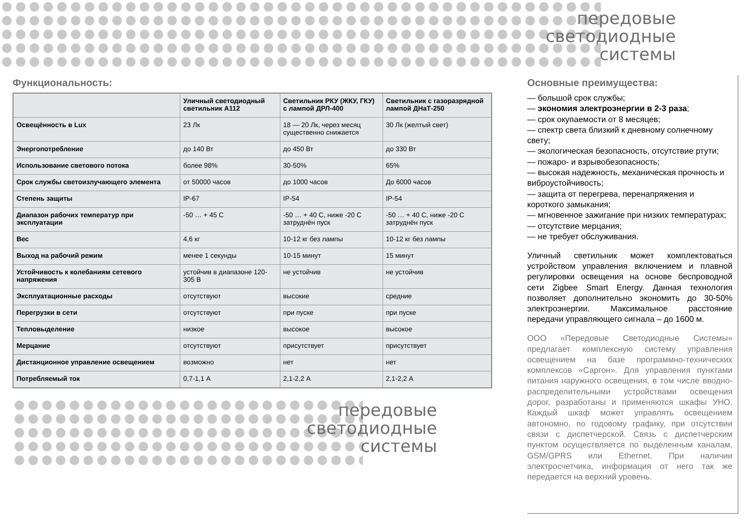передовые
светодиодные
системы
Функциональность:
| | Уличный светодиодный светильник А112 | Светильник РКУ (ЖКУ, ГКУ) с лампой ДРЛ-400 | Светильник с газоразрядной лампой ДНаТ-250 |
| --- | --- | --- | --- |
| Освещённость в Lux | 23 Лк | 18 — 20 Лк, через месяц существенно снижается | 30 Лк (желтый свет) |
| Энергопотребление | до 140 Вт | до 450 Вт | до 330 Вт |
| Использование светового потока | более 98% | 30-50% | 65% |
| Срок службы светоизлучающего элемента | от 50000 часов | до 1000 часов | До 6000 часов |
| Степень защиты | IP-67 | IP-54 | IP-54 |
| Диапазон рабочих температур при эксплуатации | -50 … + 45 С | -50 … + 40 С, ниже -20 С затруднён пуск | -50 … + 40 С, ниже -20 С затруднён пуск |
| Вес | 4,6 кг | 10-12 кг без лампы | 10-12 кг без лампы |
| Выход на рабочий режим | менее 1 секунды | 10-15 минут | 15 минут |
| Устойчивость к колебаниям сетевого напряжения | устойчив в диапазоне 120-305 В | не устойчив | не устойчив |
| Эксплуатационные расходы | отсутствуют | высокие | средние |
| Перегрузки в сети | отсутствуют | при пуске | при пуске |
| Тепловыделение | низкое | высокое | высокое |
| Мерцание | отсутствуют | присутствует | присутствует |
| Дистанционное управление освещением | возможно | нет | нет |
| Потребляемый ток | 0,7-1,1 А | 2,1-2,2 А | 2,1-2,2 А |
передовые
светодиодные
системы
Основные преимущества:
— большой срок службы;
— экономия электроэнергии в 2-3 раза;
— срок окупаемости от 8 месяцев;
— спектр света близкий к дневному солнечному свету;
— экологическая безопасность, отсутствие ртути;
— пожаро- и взрывобезопасность;
— высокая надежность, механическая прочность и виброустойчивость;
— защита от перегрева, перенапряжения и короткого замыкания;
— мгновенное зажигание при низких температурах;
— отсутствие мерцания;
— не требует обслуживания.
Уличный светильник может комплектоваться устройством управления включением и плавной регулировки освещения на основе беспроводной сети Zigbee Smart Energy. Данная технология позволяет дополнительно экономить до 30-50% электроэнергии. Максимальное расстояние передачи управляющего сигнала – до 1600 м.
ООО «Передовые Светодиодные Системы» предлагает комплексную систему управления освещением на базе программно-технических комплексов «Саргон». Для управления пунктами питания наружного освещения, в том числе вводно-распределительными устройствами освещения дорог, разработаны и применяются шкафы УНО. Каждый шкаф может управлять освещением автономно, по годовому графику, при отсутствии связи с диспетчерской. Связь с диспетчерским пунктом осуществляется по выделенным каналам, GSM/GPRS или Ethernet. При наличии электросчетчика, информация от него так же передается на верхний уровень.